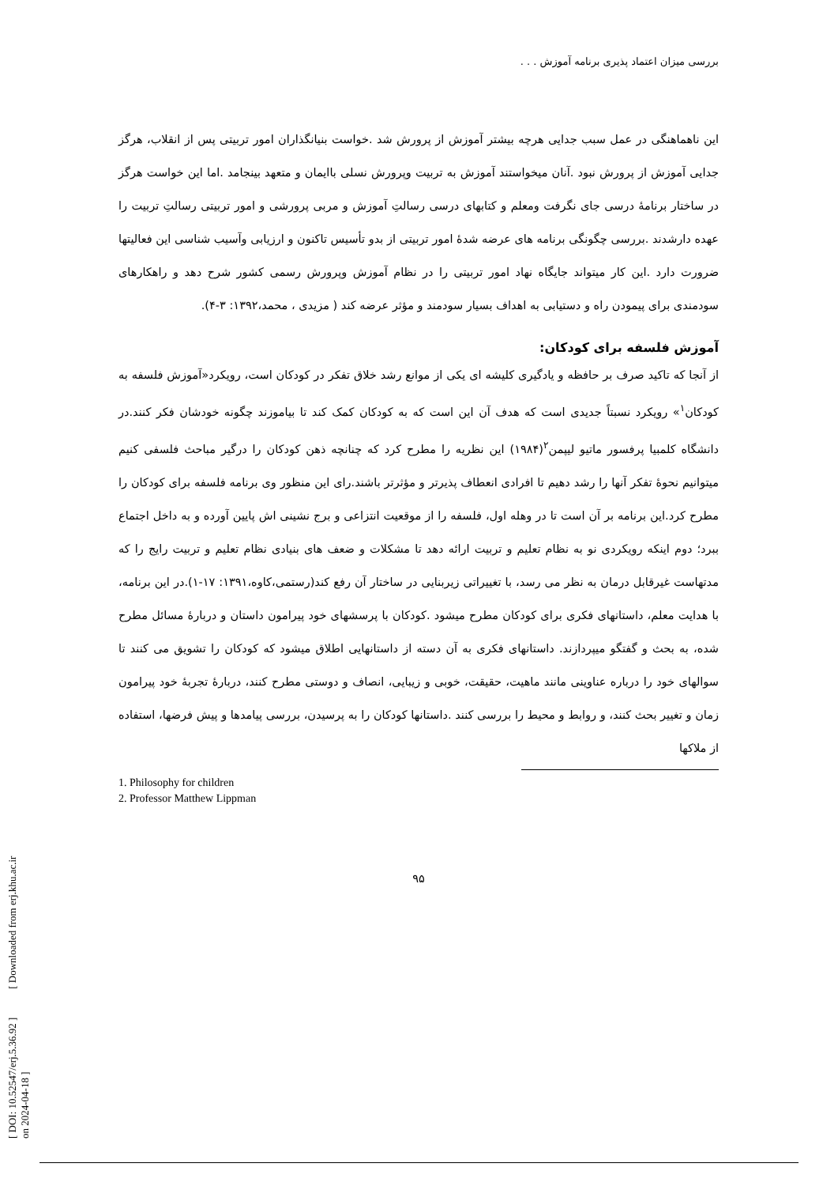بررسی میزان اعتماد پذیری برنامه آموزش . . .
این ناهماهنگی در عمل سبب جدایی هرچه بیشتر آموزش از پرورش شد .خواست بنیانگذاران امور تربیتی پس از انقلاب، هرگز جدایی آموزش از پرورش نبود .آنان میخواستند آموزش به تربیت وپرورش نسلی باایمان و متعهد بینجامد .اما این خواست هرگز در ساختار برنامۀ درسی جای نگرفت ومعلم و کتابهای درسی رسالتِ آموزش و مربی پرورشی و امور تربیتی رسالتِ تربیت را عهده دارشدند .بررسی چگونگی برنامه های عرضه شدۀ امور تربیتی از بدو تأسیس تاکنون و ارزیابی وآسیب شناسی این فعالیتها ضرورت دارد .این کار میتواند جایگاه نهاد امور تربیتی را در نظام آموزش وپرورش رسمی کشور شرح دهد و راهکارهای سودمندی برای پیمودن راه و دستیابی به اهداف بسیار سودمند و مؤثر عرضه کند ( مزیدی ، محمد،۱۳۹۲: ۳-۴).
آموزش فلسفه برای کودکان:
از آنجا که تاکید صرف بر حافظه و یادگیری کلیشه ای یکی از موانع رشد خلاق تفکر در کودکان است، رویکرد«آموزش فلسفه به کودکان<sup>۱</sup>» رویکرد نسبتاً جدیدی است که هدف آن این است که به کودکان کمک کند تا بیاموزند چگونه خودشان فکر کنند.در دانشگاه کلمبیا پرفسور ماتیو لیپمن<sup>۲</sup>(۱۹۸۴) این نظریه را مطرح کرد که چنانچه ذهن کودکان را درگیر مباحث فلسفی کنیم میتوانیم نحوۀ تفکر آنها را رشد دهیم تا افرادی انعطاف پذیرتر و مؤثرتر باشند.رای این منظور وی برنامه فلسفه برای کودکان را مطرح کرد.این برنامه بر آن است تا در وهله اول، فلسفه را از موقعیت انتزاعی و برج نشینی اش پایین آورده و به داخل اجتماع ببرد؛ دوم اینکه رویکردی نو به نظام تعلیم و تربیت ارائه دهد تا مشکلات و ضعف های بنیادی نظام تعلیم و تربیت رایج را که مدتهاست غیرقابل درمان به نظر می رسد، با تغییراتی زیربنایی در ساختار آن رفع کند(رستمی،کاوه،۱۳۹۱: ۱۷-۱).در این برنامه، با هدایت معلم، داستانهای فکری برای کودکان مطرح میشود .کودکان با پرسشهای خود پیرامون داستان و دربارۀ مسائل مطرح شده، به بحث و گفتگو میپردازند. داستانهای فکری به آن دسته از داستانهایی اطلاق میشود که کودکان را تشویق می کنند تا سوالهای خود را درباره عناوینی مانند ماهیت، حقیقت، خوبی و زیبایی، انصاف و دوستی مطرح کنند، دربارۀ تجربۀ خود پیرامون زمان و تغییر بحث کنند، و روابط و محیط را بررسی کنند .داستانها کودکان را به پرسیدن، بررسی پیامدها و پیش فرضها، استفاده از ملاکها
1. Philosophy for children
2. Professor Matthew Lippman
۹۵
[ DOI: 10.52547/erj.5.36.92 ] [ Downloaded from erj.khu.ac.ir on 2024-04-18 ]